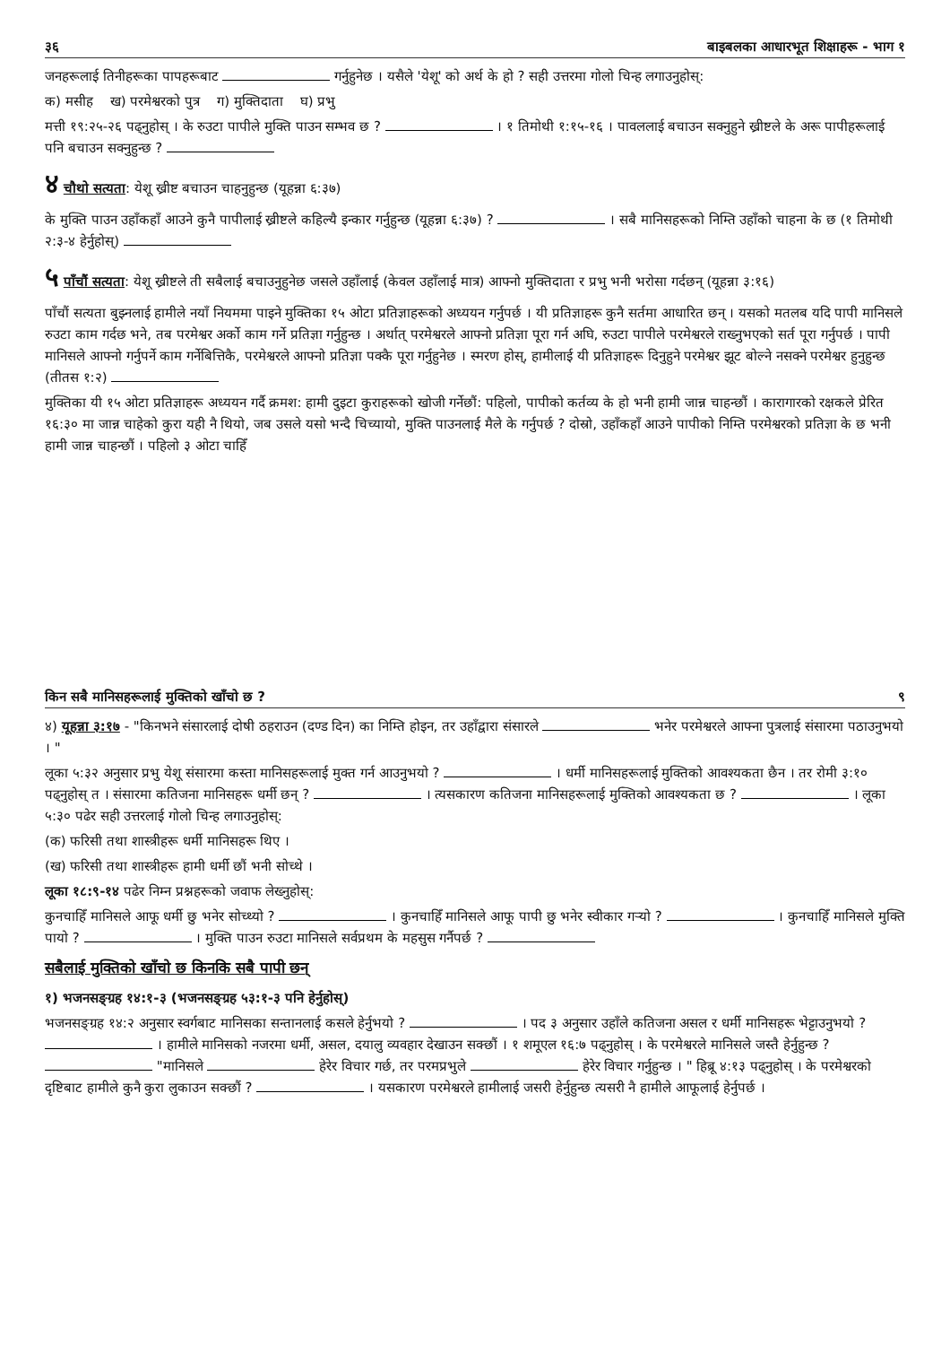३६ बाइबलका आधारभूत शिक्षाहरू - भाग १
जनहरूलाई तिनीहरूका पापहरूबाट गर्नुहुनेछ । यसैले 'येशू' को अर्थ के हो ? सही उत्तरमा गोलो चिन्ह लगाउनुहोस्:
क) मसीह ख) परमेश्वरको पुत्र ग) मुक्तिदाता घ) प्रभु
मत्ती १९:२५-२६ पढ्नुहोस् । के रुउटा पापीले मुक्ति पाउन सम्भव छ ? । १ तिमोथी १:१५-१६ । पावललाई बचाउन सक्नुहुने ख्रीष्टले के अरू पापीहरूलाई पनि बचाउन सक्नुहुन्छ ?
४ चौथो सत्यता: येशू ख्रीष्ट बचाउन चाहनुहुन्छ (यूहन्ना ६:३७)
के मुक्ति पाउन उहाँकहाँ आउने कुनै पापीलाई ख्रीष्टले कहिल्यै इन्कार गर्नुहुन्छ (यूहन्ना ६:३७) ? । सबै मानिसहरूको निम्ति उहाँको चाहना के छ (१ तिमोथी २:३-४ हेर्नुहोस्)
५ पाँचौं सत्यता: येशू ख्रीष्टले ती सबैलाई बचाउनुहुनेछ जसले उहाँलाई (केवल उहाँलाई मात्र) आफ्नो मुक्तिदाता र प्रभु भनी भरोसा गर्दछन् (यूहन्ना ३:१६)
पाँचौं सत्यता बुझ्नलाई हामीले नयाँ नियममा पाइने मुक्तिका १५ ओटा प्रतिज्ञाहरूको अध्ययन गर्नुपर्छ । यी प्रतिज्ञाहरू कुनै सर्तमा आधारित छन् । यसको मतलब यदि पापी मानिसले रुउटा काम गर्दछ भने, तब परमेश्वर अर्को काम गर्ने प्रतिज्ञा गर्नुहुन्छ । अर्थात् परमेश्वरले आफ्नो प्रतिज्ञा पूरा गर्न अघि, रुउटा पापीले परमेश्वरले राख्नुभएको सर्त पूरा गर्नुपर्छ । पापी मानिसले आफ्नो गर्नुपर्ने काम गर्नेबित्तिकै, परमेश्वरले आफ्नो प्रतिज्ञा पक्कै पूरा गर्नुहुनेछ । स्मरण होस्, हामीलाई यी प्रतिज्ञाहरू दिनुहुने परमेश्वर झूट बोल्ने नसक्ने परमेश्वर हुनुहुन्छ (तीतस १:२)
मुक्तिका यी १५ ओटा प्रतिज्ञाहरू अध्ययन गर्दै क्रमश: हामी दुइटा कुराहरूको खोजी गर्नेछौं: पहिलो, पापीको कर्तव्य के हो भनी हामी जान्न चाहन्छौं । कारागारको रक्षकले प्रेरित १६:३० मा जान्न चाहेको कुरा यही नै थियो, जब उसले यसो भन्दै चिच्यायो, मुक्ति पाउनलाई मैले के गर्नुपर्छ ? दोस्रो, उहाँकहाँ आउने पापीको निम्ति परमेश्वरको प्रतिज्ञा के छ भनी हामी जान्न चाहन्छौं । पहिलो ३ ओटा चाहिँ
किन सबै मानिसहरूलाई मुक्तिको खाँचो छ ? ९
४) यूहन्ना ३:१७ - "किनभने संसारलाई दोषी ठहराउन (दण्ड दिन) का निम्ति होइन, तर उहाँद्वारा संसारले भनेर परमेश्वरले आफ्ना पुत्रलाई संसारमा पठाउनुभयो । "
लूका ५:३२ अनुसार प्रभु येशू संसारमा कस्ता मानिसहरूलाई मुक्त गर्न आउनुभयो ? । धर्मी मानिसहरूलाई मुक्तिको आवश्यकता छैन । तर रोमी ३:१० पढ्नुहोस् त । संसारमा कतिजना मानिसहरू धर्मी छन् ? । त्यसकारण कतिजना मानिसहरूलाई मुक्तिको आवश्यकता छ ? । लूका ५:३० पढेर सही उत्तरलाई गोलो चिन्ह लगाउनुहोस्:
(क) फरिसी तथा शास्त्रीहरू धर्मी मानिसहरू थिए ।
(ख) फरिसी तथा शास्त्रीहरू हामी धर्मी छौं भनी सोच्थे ।
लूका १८:९-१४ पढेर निम्न प्रश्नहरूको जवाफ लेख्नुहोस्:
कुनचाहिँ मानिसले आफू धर्मी छु भनेर सोच्थ्यो ? । कुनचाहिँ मानिसले आफू पापी छु भनेर स्वीकार गर्‍यो ? । कुनचाहिँ मानिसले मुक्ति पायो ? । मुक्ति पाउन रुउटा मानिसले सर्वप्रथम के महसुस गर्नैपर्छ ?
सबैलाई मुक्तिको खाँचो छ किनकि सबै पापी छन्
१) भजनसङ्ग्रह १४:१-३ (भजनसङ्ग्रह ५३:१-३ पनि हेर्नुहोस्)
भजनसङ्ग्रह १४:२ अनुसार स्वर्गबाट मानिसका सन्तानलाई कसले हेर्नुभयो ? । पद ३ अनुसार उहाँले कतिजना असल र धर्मी मानिसहरू भेट्टाउनुभयो ? । हामीले मानिसको नजरमा धर्मी, असल, दयालु व्यवहार देखाउन सक्छौं । १ शमूएल १६:७ पढ्नुहोस् । के परमेश्वरले मानिसले जस्तै हेर्नुहुन्छ ? "मानिसले हेरेर विचार गर्छ, तर परमप्रभुले हेरेर विचार गर्नुहुन्छ । " हिब्रू ४:१३ पढ्नुहोस् । के परमेश्वरको दृष्टिबाट हामीले कुनै कुरा लुकाउन सक्छौं ? । यसकारण परमेश्वरले हामीलाई जसरी हेर्नुहुन्छ त्यसरी नै हामीले आफूलाई हेर्नुपर्छ ।